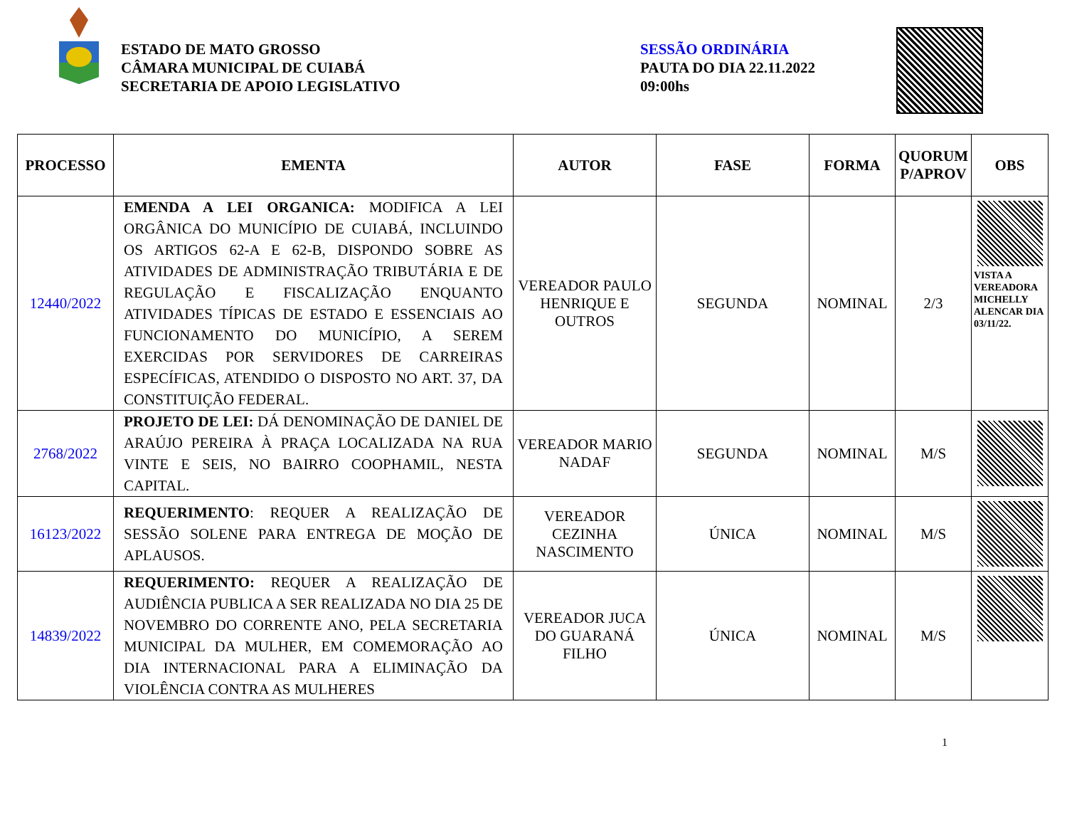ESTADO DE MATO GROSSO
CÂMARA MUNICIPAL DE CUIABÁ
SECRETARIA DE APOIO LEGISLATIVO
SESSÃO ORDINÁRIA
PAUTA DO DIA 22.11.2022
09:00hs
| PROCESSO | EMENTA | AUTOR | FASE | FORMA | QUORUM P/APROV | OBS |
| --- | --- | --- | --- | --- | --- | --- |
| 12440/2022 | EMENDA A LEI ORGANICA: MODIFICA A LEI ORGÂNICA DO MUNICÍPIO DE CUIABÁ, INCLUINDO OS ARTIGOS 62-A E 62-B, DISPONDO SOBRE AS ATIVIDADES DE ADMINISTRAÇÃO TRIBUTÁRIA E DE REGULAÇÃO E FISCALIZAÇÃO ENQUANTO ATIVIDADES TÍPICAS DE ESTADO E ESSENCIAIS AO FUNCIONAMENTO DO MUNICÍPIO, A SEREM EXERCIDAS POR SERVIDORES DE CARREIRAS ESPECÍFICAS, ATENDIDO O DISPOSTO NO ART. 37, DA CONSTITUIÇÃO FEDERAL. | VEREADOR PAULO HENRIQUE E OUTROS | SEGUNDA | NOMINAL | 2/3 | VISTA A VEREADORA MICHELLY ALENCAR DIA 03/11/22. |
| 2768/2022 | PROJETO DE LEI: DÁ DENOMINAÇÃO DE DANIEL DE ARAÚJO PEREIRA À PRAÇA LOCALIZADA NA RUA VINTE E SEIS, NO BAIRRO COOPHAMIL, NESTA CAPITAL. | VEREADOR MARIO NADAF | SEGUNDA | NOMINAL | M/S | |
| 16123/2022 | REQUERIMENTO : REQUER A REALIZAÇÃO DE SESSÃO SOLENE PARA ENTREGA DE MOÇÃO DE APLAUSOS. | VEREADOR CEZINHA NASCIMENTO | ÚNICA | NOMINAL | M/S | |
| 14839/2022 | REQUERIMENTO: REQUER A REALIZAÇÃO DE AUDIÊNCIA PUBLICA A SER REALIZADA NO DIA 25 DE NOVEMBRO DO CORRENTE ANO, PELA SECRETARIA MUNICIPAL DA MULHER, EM COMEMORAÇÃO AO DIA INTERNACIONAL PARA A ELIMINAÇÃO DA VIOLÊNCIA CONTRA AS MULHERES | VEREADOR JUCA DO GUARANÁ FILHO | ÚNICA | NOMINAL | M/S | |
1